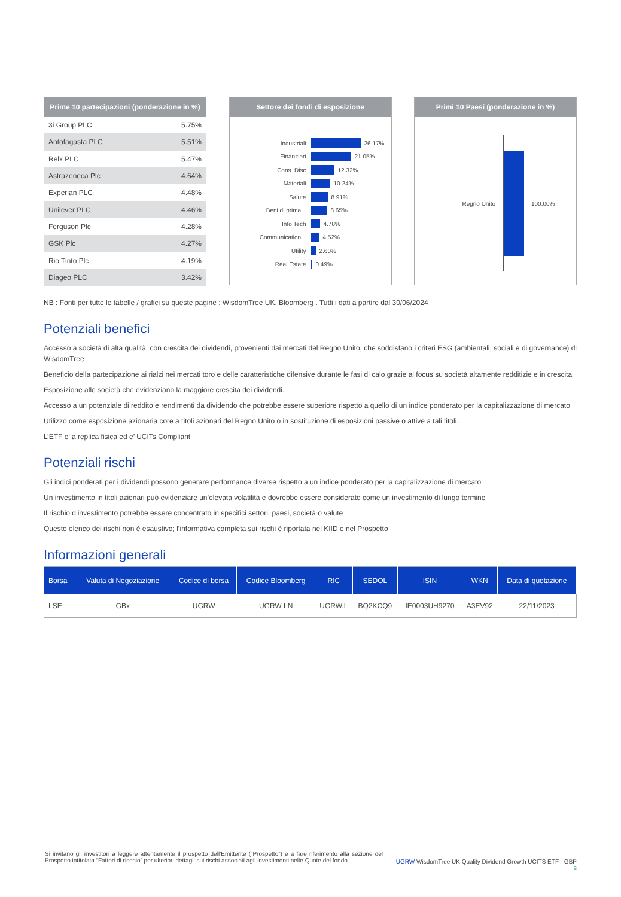Prime 10 partecipazioni (ponderazione in %)
| 3i Group PLC | 5.75% |
| Antofagasta PLC | 5.51% |
| Relx PLC | 5.47% |
| Astrazeneca Plc | 4.64% |
| Experian PLC | 4.48% |
| Unilever PLC | 4.46% |
| Ferguson Plc | 4.28% |
| GSK Plc | 4.27% |
| Rio Tinto Plc | 4.19% |
| Diageo PLC | 3.42% |
Settore dei fondi di esposizione
Industriali 26.17%
Finanziari 21.05%
Cons. Disc 12.32%
Materiali 10.24%
Salute 8.91%
Beni di prima... 8.65%
Info Tech 4.78%
Communication... 4.52%
Utility 2.60%
Real Estate 0.49%
Primi 10 Paesi (ponderazione in %)
Regno Unito 100.00%
NB : Fonti per tutte le tabelle / grafici su queste pagine : WisdomTree UK, Bloomberg . Tutti i dati a partire dal 30/06/2024
Potenziali benefici
Accesso a società di alta qualità, con crescita dei dividendi, provenienti dai mercati del Regno Unito, che soddisfano i criteri ESG (ambientali, sociali e di governance) di WisdomTree
Beneficio della partecipazione ai rialzi nei mercati toro e delle caratteristiche difensive durante le fasi di calo grazie al focus su società altamente redditizie e in crescita
Esposizione alle società che evidenziano la maggiore crescita dei dividendi.
Accesso a un potenziale di reddito e rendimenti da dividendo che potrebbe essere superiore rispetto a quello di un indice ponderato per la capitalizzazione di mercato
Utilizzo come esposizione azionaria core a titoli azionari del Regno Unito o in sostituzione di esposizioni passive o attive a tali titoli.
L’ETF e’ a replica fisica ed e’ UCITs Compliant
Potenziali rischi
Gli indici ponderati per i dividendi possono generare performance diverse rispetto a un indice ponderato per la capitalizzazione di mercato
Un investimento in titoli azionari può evidenziare un’elevata volatilità e dovrebbe essere considerato come un investimento di lungo termine
Il rischio d’investimento potrebbe essere concentrato in specifici settori, paesi, società o valute
Questo elenco dei rischi non è esaustivo; l’informativa completa sui rischi è riportata nel KIID e nel Prospetto
Informazioni generali
| Borsa | Valuta di Negoziazione | Codice di borsa | Codice Bloomberg | RIC | SEDOL | ISIN | WKN | Data di quotazione |
| --- | --- | --- | --- | --- | --- | --- | --- | --- |
| LSE | GBx | UGRW | UGRW LN | UGRW.L | BQ2KCQ9 | IE0003UH9270 | A3EV92 | 22/11/2023 |
Si invitano gli investitori a leggere attentamente il prospetto dell’Emittente (“Prospetto”) e a fare riferimento alla sezione del Prospetto intitolata “Fattori di rischio” per ulteriori dettagli sui rischi associati agli investimenti nelle Quote del fondo.
UGRW WisdomTree UK Quality Dividend Growth UCITS ETF - GBP
2